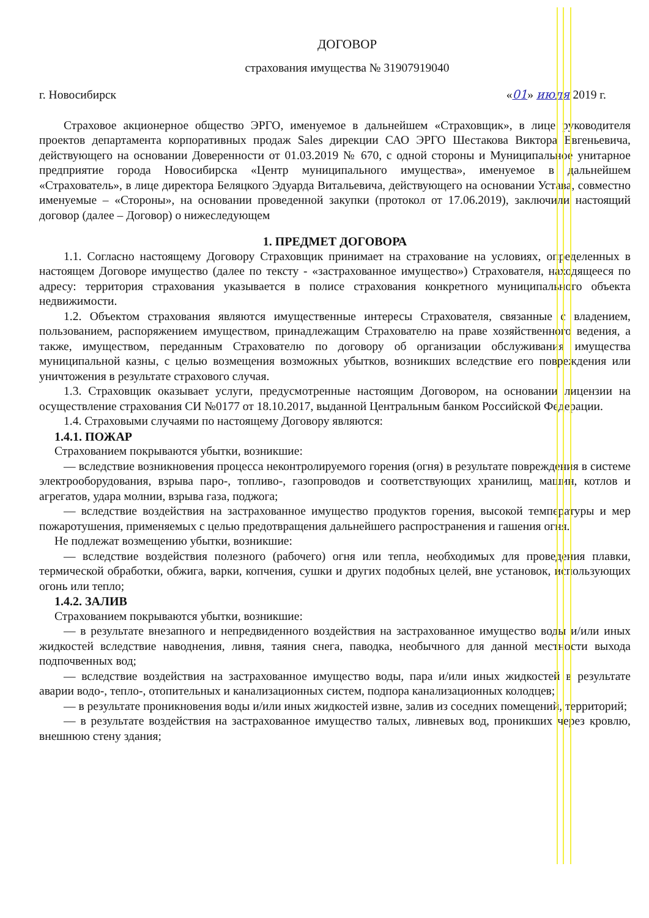ДОГОВОР
страхования имущества № 31907919040
г. Новосибирск «01» июля 2019 г.
Страховое акционерное общество ЭРГО, именуемое в дальнейшем «Страховщик», в лице руководителя проектов департамента корпоративных продаж Sales дирекции САО ЭРГО Шестакова Виктора Евгеньевича, действующего на основании Доверенности от 01.03.2019 № 670, с одной стороны и Муниципальное унитарное предприятие города Новосибирска «Центр муниципального имущества», именуемое в дальнейшем «Страхователь», в лице директора Беляцкого Эдуарда Витальевича, действующего на основании Устава, совместно именуемые – «Стороны», на основании проведенной закупки (протокол от 17.06.2019), заключили настоящий договор (далее – Договор) о нижеследующем
1. ПРЕДМЕТ ДОГОВОРА
1.1. Согласно настоящему Договору Страховщик принимает на страхование на условиях, определенных в настоящем Договоре имущество (далее по тексту - «застрахованное имущество») Страхователя, находящееся по адресу: территория страхования указывается в полисе страхования конкретного муниципального объекта недвижимости.
1.2. Объектом страхования являются имущественные интересы Страхователя, связанные с владением, пользованием, распоряжением имуществом, принадлежащим Страхователю на праве хозяйственного ведения, а также, имуществом, переданным Страхователю по договору об организации обслуживания имущества муниципальной казны, с целью возмещения возможных убытков, возникших вследствие его повреждения или уничтожения в результате страхового случая.
1.3. Страховщик оказывает услуги, предусмотренные настоящим Договором, на основании лицензии на осуществление страхования СИ №0177 от 18.10.2017, выданной Центральным банком Российской Федерации.
1.4. Страховыми случаями по настоящему Договору являются:
1.4.1. ПОЖАР
Страхованием покрываются убытки, возникшие:
— вследствие возникновения процесса неконтролируемого горения (огня) в результате повреждения в системе электрооборудования, взрыва паро-, топливо-, газопроводов и соответствующих хранилищ, машин, котлов и агрегатов, удара молнии, взрыва газа, поджога;
— вследствие воздействия на застрахованное имущество продуктов горения, высокой температуры и мер пожаротушения, применяемых с целью предотвращения дальнейшего распространения и гашения огня.
Не подлежат возмещению убытки, возникшие:
— вследствие воздействия полезного (рабочего) огня или тепла, необходимых для проведения плавки, термической обработки, обжига, варки, копчения, сушки и других подобных целей, вне установок, использующих огонь или тепло;
1.4.2. ЗАЛИВ
Страхованием покрываются убытки, возникшие:
— в результате внезапного и непредвиденного воздействия на застрахованное имущество воды и/или иных жидкостей вследствие наводнения, ливня, таяния снега, паводка, необычного для данной местности выхода подпочвенных вод;
— вследствие воздействия на застрахованное имущество воды, пара и/или иных жидкостей в результате аварии водо-, тепло-, отопительных и канализационных систем, подпора канализационных колодцев;
— в результате проникновения воды и/или иных жидкостей извне, залив из соседних помещений, территорий;
— в результате воздействия на застрахованное имущество талых, ливневых вод, проникших через кровлю, внешнюю стену здания;